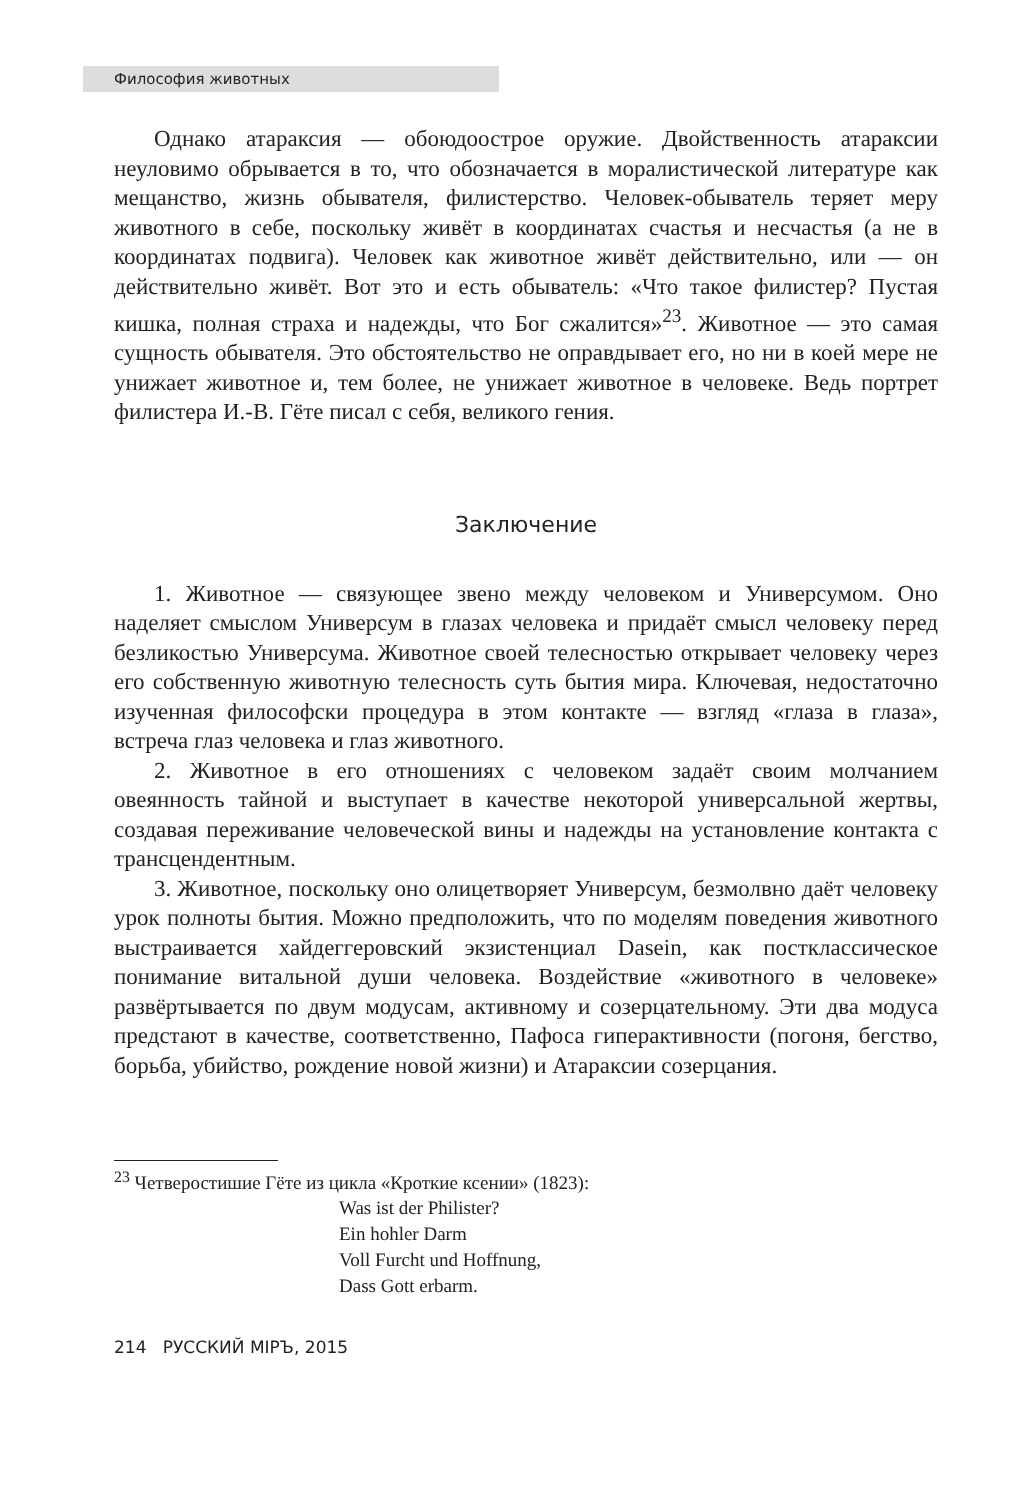Философия животных
Однако атараксия — обоюдоострое оружие. Двойственность атараксии неуловимо обрывается в то, что обозначается в моралистической литературе как мещанство, жизнь обывателя, филистерство. Человек-обыватель теряет меру животного в себе, поскольку живёт в координатах счастья и несчастья (а не в координатах подвига). Человек как животное живёт действительно, или — он действительно живёт. Вот это и есть обыватель: «Что такое филистер? Пустая кишка, полная страха и надежды, что Бог сжалится»<sup>23</sup>. Животное — это самая сущность обывателя. Это обстоятельство не оправдывает его, но ни в коей мере не унижает животное и, тем более, не унижает животное в человеке. Ведь портрет филистера И.-В. Гёте писал с себя, великого гения.
Заключение
1. Животное — связующее звено между человеком и Универсумом. Оно наделяет смыслом Универсум в глазах человека и придаёт смысл человеку перед безликостью Универсума. Животное своей телесностью открывает человеку через его собственную животную телесность суть бытия мира. Ключевая, недостаточно изученная философски процедура в этом контакте — взгляд «глаза в глаза», встреча глаз человека и глаз животного.
2. Животное в его отношениях с человеком задаёт своим молчанием овеянность тайной и выступает в качестве некоторой универсальной жертвы, создавая переживание человеческой вины и надежды на установление контакта с трансцендентным.
3. Животное, поскольку оно олицетворяет Универсум, безмолвно даёт человеку урок полноты бытия. Можно предположить, что по моделям поведения животного выстраивается хайдеггеровский экзистенциал Dasein, как постклассическое понимание витальной души человека. Воздействие «животного в человеке» развёртывается по двум модусам, активному и созерцательному. Эти два модуса предстают в качестве, соответственно, Пафоса гиперактивности (погоня, бегство, борьба, убийство, рождение новой жизни) и Атараксии созерцания.
<sup>23</sup> Четверостишие Гёте из цикла «Кроткие ксении» (1823):
Was ist der Philister?
Ein hohler Darm
Voll Furcht und Hoffnung,
Dass Gott erbarm.
214 РУССКИЙ МIРЪ, 2015